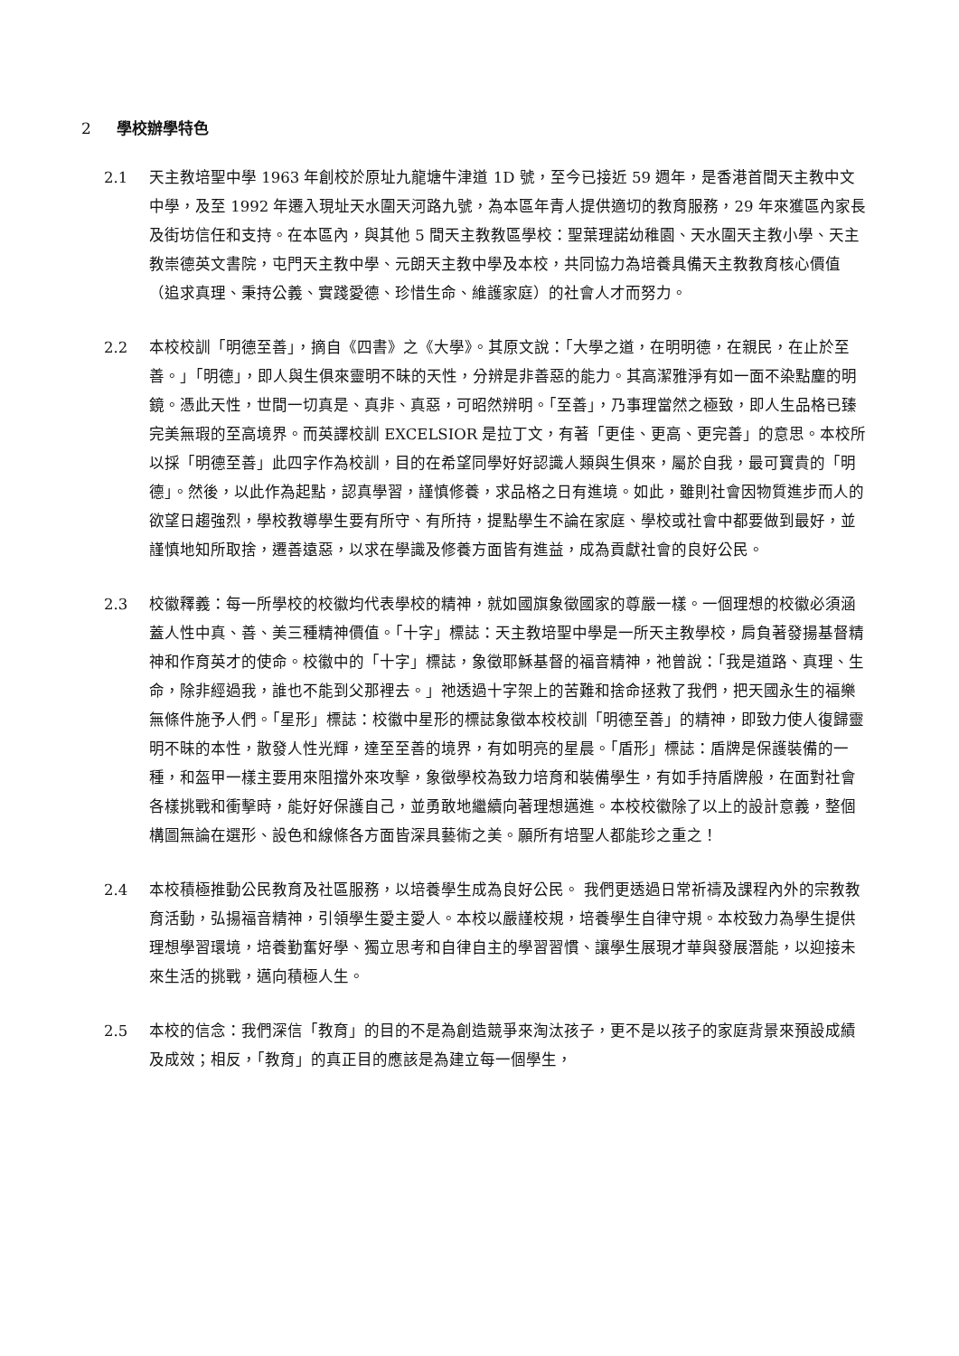2 學校辦學特色
2.1 天主教培聖中學 1963 年創校於原址九龍塘牛津道 1D 號，至今已接近 59 週年，是香港首間天主教中文中學，及至 1992 年遷入現址天水圍天河路九號，為本區年青人提供適切的教育服務，29 年來獲區內家長及街坊信任和支持。在本區內，與其他 5 間天主教教區學校：聖葉理諾幼稚園、天水圍天主教小學、天主教崇德英文書院，屯門天主教中學、元朗天主教中學及本校，共同協力為培養具備天主教教育核心價值（追求真理、秉持公義、實踐愛德、珍惜生命、維護家庭）的社會人才而努力。
2.2 本校校訓「明德至善」，摘自《四書》之《大學》。其原文說：「大學之道，在明明德，在親民，在止於至善。」「明德」，即人與生俱來靈明不昧的天性，分辨是非善惡的能力。其高潔雅淨有如一面不染點塵的明鏡。憑此天性，世間一切真是、真非、真惡，可昭然辨明。「至善」，乃事理當然之極致，即人生品格已臻完美無瑕的至高境界。而英譯校訓 EXCELSIOR 是拉丁文，有著「更佳、更高、更完善」的意思。本校所以採「明德至善」此四字作為校訓，目的在希望同學好好認識人類與生俱來，屬於自我，最可寶貴的「明德」。然後，以此作為起點，認真學習，謹慎修養，求品格之日有進境。如此，雖則社會因物質進步而人的欲望日趨強烈，學校教導學生要有所守、有所持，提點學生不論在家庭、學校或社會中都要做到最好，並謹慎地知所取捨，遷善遠惡，以求在學識及修養方面皆有進益，成為貢獻社會的良好公民。
2.3 校徽釋義：每一所學校的校徽均代表學校的精神，就如國旗象徵國家的尊嚴一樣。一個理想的校徽必須涵蓋人性中真、善、美三種精神價值。「十字」標誌：天主教培聖中學是一所天主教學校，肩負著發揚基督精神和作育英才的使命。校徽中的「十字」標誌，象徵耶穌基督的福音精神，祂曾說：「我是道路、真理、生命，除非經過我，誰也不能到父那裡去。」祂透過十字架上的苦難和捨命拯救了我們，把天國永生的福樂無條件施予人們。「星形」標誌：校徽中星形的標誌象徵本校校訓「明德至善」的精神，即致力使人復歸靈明不昧的本性，散發人性光輝，達至至善的境界，有如明亮的星晨。「盾形」標誌：盾牌是保護裝備的一種，和盔甲一樣主要用來阻擋外來攻擊，象徵學校為致力培育和裝備學生，有如手持盾牌般，在面對社會各樣挑戰和衝擊時，能好好保護自己，並勇敢地繼續向著理想邁進。本校校徽除了以上的設計意義，整個構圖無論在選形、設色和線條各方面皆深具藝術之美。願所有培聖人都能珍之重之！
2.4 本校積極推動公民教育及社區服務，以培養學生成為良好公民。 我們更透過日常祈禱及課程內外的宗教教育活動，弘揚福音精神，引領學生愛主愛人。本校以嚴謹校規，培養學生自律守規。本校致力為學生提供理想學習環境，培養勤奮好學、獨立思考和自律自主的學習習慣、讓學生展現才華與發展潛能，以迎接未來生活的挑戰，邁向積極人生。
2.5 本校的信念：我們深信「教育」的目的不是為創造競爭來淘汰孩子，更不是以孩子的家庭背景來預設成績及成效；相反，「教育」的真正目的應該是為建立每一個學生，